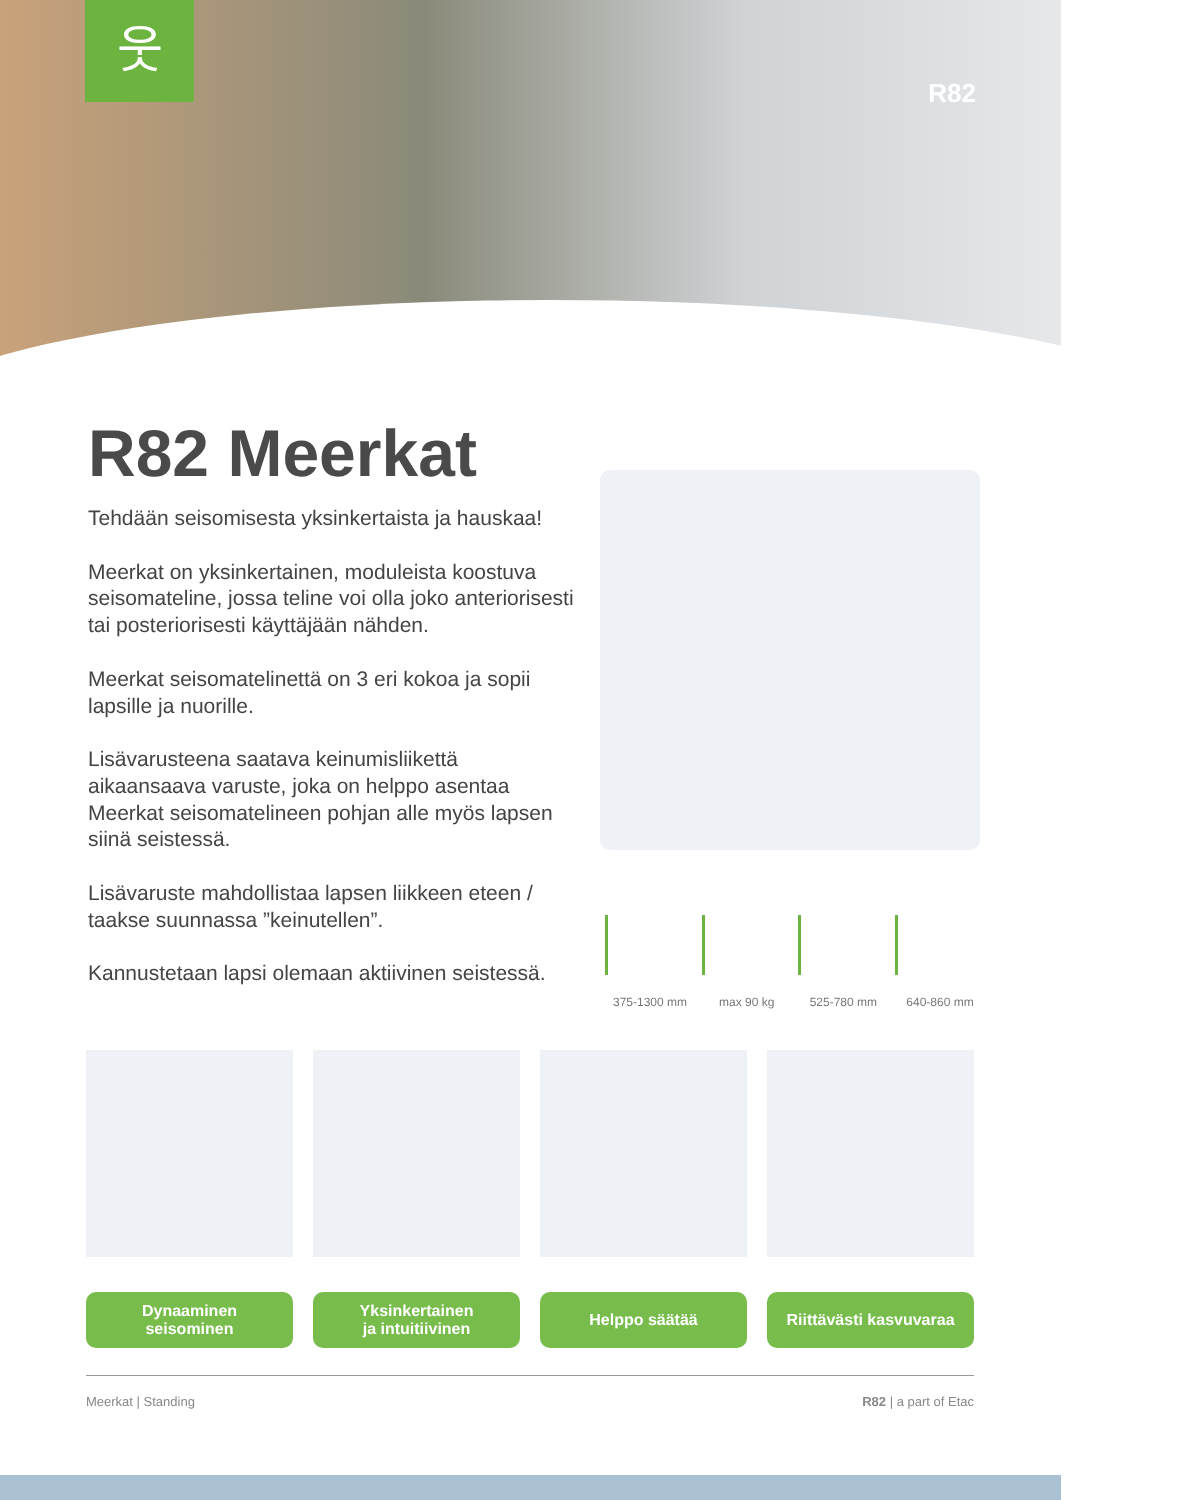웃
R82
R82 Meerkat
Tehdään seisomisesta yksinkertaista ja hauskaa!
Meerkat on yksinkertainen, moduleista koostuva seisomateline, jossa teline voi olla joko anteriorisesti tai posteriorisesti käyttäjään nähden.
Meerkat seisomatelinettä on 3 eri kokoa ja sopii lapsille ja nuorille.
Lisävarusteena saatava keinumisliikettä aikaansaava varuste, joka on helppo asentaa Meerkat seisomatelineen pohjan alle myös lapsen siinä seistessä.
Lisävaruste mahdollistaa lapsen liikkeen eteen / taakse suunnassa ”keinutellen”.
Kannustetaan lapsi olemaan aktiivinen seistessä.
375-1300 mm max 90 kg 525-780 mm 640-860 mm
Dynaaminen
seisominen
Yksinkertainen
ja intuitiivinen
Helppo säätää Riittävästi kasvuvaraa
Meerkat | Standing R82 | a part of Etac